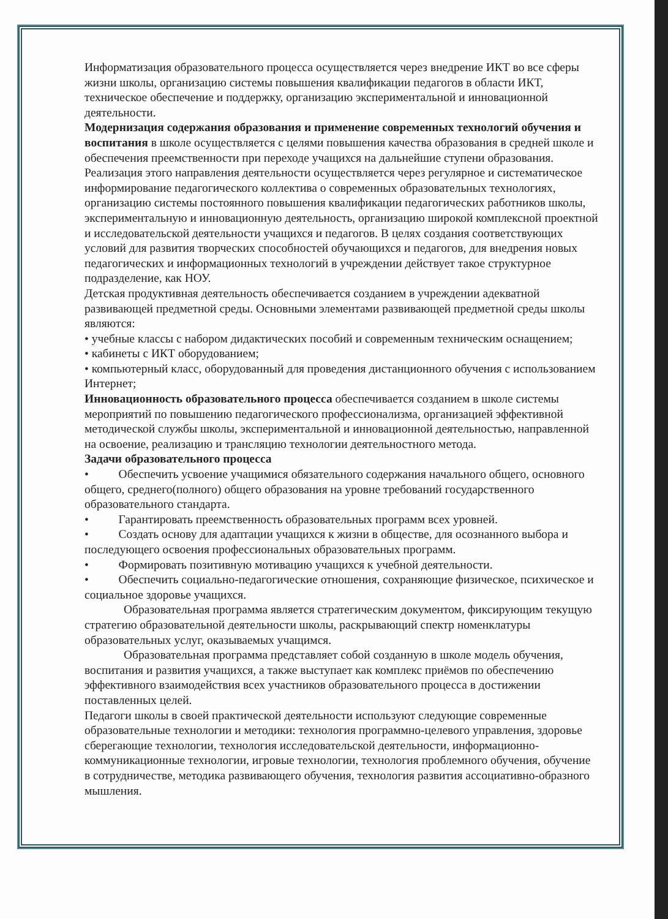Информатизация образовательного процесса осуществляется через внедрение ИКТ во все сферы жизни школы, организацию системы повышения квалификации педагогов в области ИКТ, техническое обеспечение и поддержку, организацию экспериментальной и инновационной деятельности.
Модернизация содержания образования и применение современных технологий обучения и воспитания в школе осуществляется с целями повышения качества образования в средней школе и обеспечения преемственности при переходе учащихся на дальнейшие ступени образования. Реализация этого направления деятельности осуществляется через регулярное и систематическое информирование педагогического коллектива о современных образовательных технологиях, организацию системы постоянного повышения квалификации педагогических работников школы, экспериментальную и инновационную деятельность, организацию широкой комплексной проектной и исследовательской деятельности учащихся и педагогов. В целях создания соответствующих условий для развития творческих способностей обучающихся и педагогов, для внедрения новых педагогических и информационных технологий в учреждении действует такое структурное подразделение, как НОУ.
Детская продуктивная деятельность обеспечивается созданием в учреждении адекватной развивающей предметной среды. Основными элементами развивающей предметной среды школы являются:
• учебные классы с набором дидактических пособий и современным техническим оснащением;
• кабинеты с ИКТ оборудованием;
• компьютерный класс, оборудованный для проведения дистанционного обучения с использованием Интернет;
Инновационность образовательного процесса обеспечивается созданием в школе системы мероприятий по повышению педагогического профессионализма, организацией эффективной методической службы школы, экспериментальной и инновационной деятельностью, направленной на освоение, реализацию и трансляцию технологии деятельностного метода.
Задачи образовательного процесса
• Обеспечить усвоение учащимися обязательного содержания начального общего, основного общего, среднего(полного) общего образования на уровне требований государственного образовательного стандарта.
• Гарантировать преемственность образовательных программ всех уровней.
• Создать основу для адаптации учащихся к жизни в обществе, для осознанного выбора и последующего освоения профессиональных образовательных программ.
• Формировать позитивную мотивацию учащихся к учебной деятельности.
• Обеспечить социально-педагогические отношения, сохраняющие физическое, психическое и социальное здоровье учащихся.
Образовательная программа является стратегическим документом, фиксирующим текущую стратегию образовательной деятельности школы, раскрывающий спектр номенклатуры образовательных услуг, оказываемых учащимся.
Образовательная программа представляет собой созданную в школе модель обучения, воспитания и развития учащихся, а также выступает как комплекс приёмов по обеспечению эффективного взаимодействия всех участников образовательного процесса в достижении поставленных целей.
Педагоги школы в своей практической деятельности используют следующие современные образовательные технологии и методики: технология программно-целевого управления, здоровье сберегающие технологии, технология исследовательской деятельности, информационно-коммуникационные технологии, игровые технологии, технология проблемного обучения, обучение в сотрудничестве, методика развивающего обучения, технология развития ассоциативно-образного мышления.